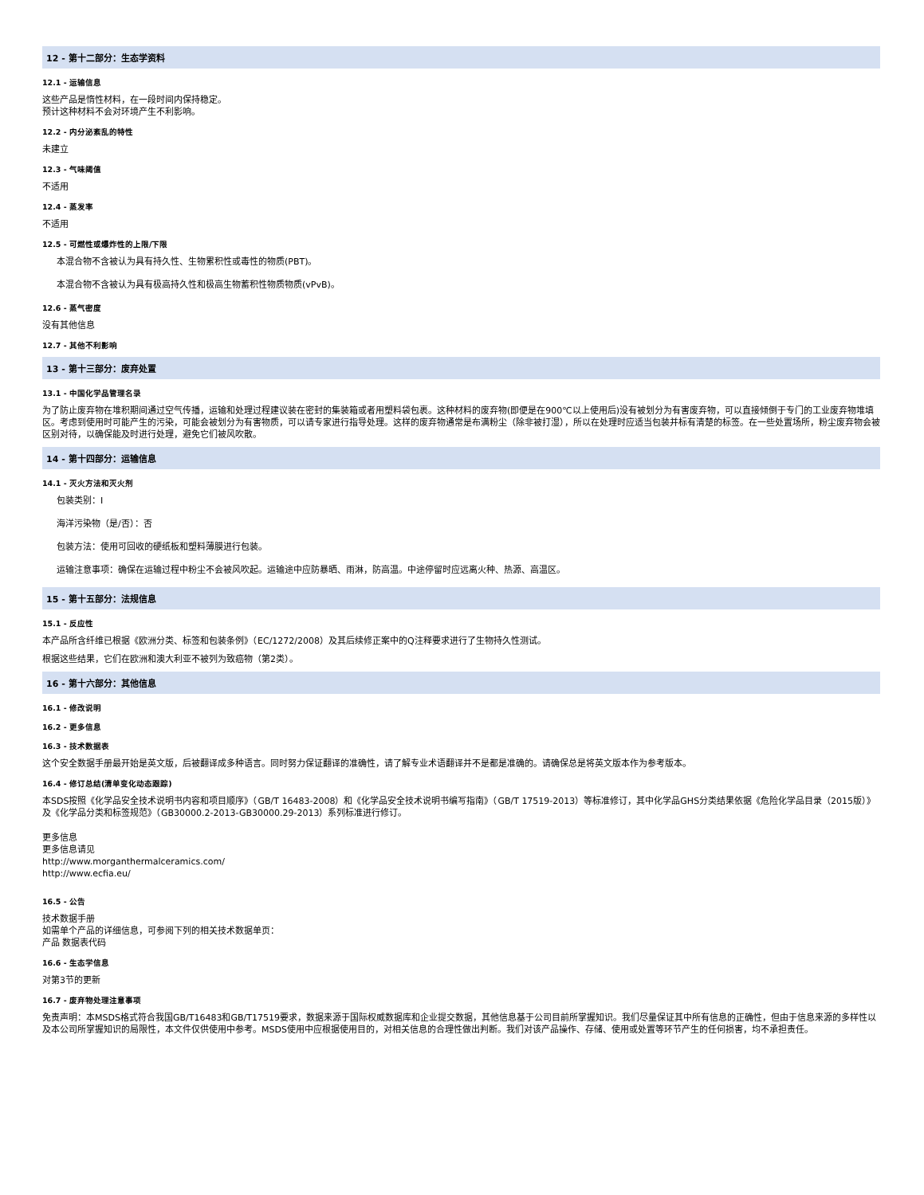12 - 第十二部分：生态学资料
12.1 - 运输信息
这些产品是惰性材料，在一段时间内保持稳定。
预计这种材料不会对环境产生不利影响。
12.2 - 内分泌紊乱的特性
未建立
12.3 - 气味阈值
不适用
12.4 - 蒸发率
不适用
12.5 - 可燃性或爆炸性的上限/下限
本混合物不含被认为具有持久性、生物累积性或毒性的物质(PBT)。
本混合物不含被认为具有极高持久性和极高生物蓄积性物质物质(vPvB)。
12.6 - 蒸气密度
没有其他信息
12.7 - 其他不利影响
13 - 第十三部分：废弃处置
13.1 - 中国化学品管理名录
为了防止废弃物在堆积期间通过空气传播，运输和处理过程建议装在密封的集装箱或者用塑料袋包裹。这种材料的废弃物(即便是在900℃以上使用后)没有被划分为有害废弃物，可以直接倾倒于专门的工业废弃物堆填区。考虑到使用时可能产生的污染，可能会被划分为有害物质，可以请专家进行指导处理。这样的废弃物通常是布满粉尘（除非被打湿），所以在处理时应适当包装并标有清楚的标签。在一些处置场所，粉尘废弃物会被区别对待，以确保能及时进行处理，避免它们被风吹散。
14 - 第十四部分：运输信息
14.1 - 灭火方法和灭火剂
包装类别：I
海洋污染物（是/否）：否
包装方法：使用可回收的硬纸板和塑料薄膜进行包装。
运输注意事项：确保在运输过程中粉尘不会被风吹起。运输途中应防暴晒、雨淋，防高温。中途停留时应远离火种、热源、高温区。
15 - 第十五部分：法规信息
15.1 - 反应性
本产品所含纤维已根据《欧洲分类、标签和包装条例》（EC/1272/2008）及其后续修正案中的Q注释要求进行了生物持久性测试。
根据这些结果，它们在欧洲和澳大利亚不被列为致癌物（第2类）。
16 - 第十六部分：其他信息
16.1 - 修改说明
16.2 - 更多信息
16.3 - 技术数据表
这个安全数据手册最开始是英文版，后被翻译成多种语言。同时努力保证翻译的准确性，请了解专业术语翻译并不是都是准确的。请确保总是将英文版本作为参考版本。
16.4 - 修订总结(清单变化动态跟踪)
本SDS按照《化学品安全技术说明书内容和项目顺序》（GB/T 16483-2008）和《化学品安全技术说明书编写指南》（GB/T 17519-2013）等标准修订，其中化学品GHS分类结果依据《危险化学品目录（2015版）》及《化学品分类和标签规范》（GB30000.2-2013-GB30000.29-2013）系列标准进行修订。
更多信息
更多信息请见
http://www.morganthermalceramics.com/
http://www.ecfia.eu/
16.5 - 公告
技术数据手册
如需单个产品的详细信息，可参阅下列的相关技术数据单页：
产品 数据表代码
16.6 - 生态学信息
对第3节的更新
16.7 - 废弃物处理注意事项
免责声明：本MSDS格式符合我国GB/T16483和GB/T17519要求，数据来源于国际权威数据库和企业提交数据，其他信息基于公司目前所掌握知识。我们尽量保证其中所有信息的正确性，但由于信息来源的多样性以及本公司所掌握知识的局限性，本文件仅供使用中参考。MSDS使用中应根据使用目的，对相关信息的合理性做出判断。我们对该产品操作、存储、使用或处置等环节产生的任何损害，均不承担责任。